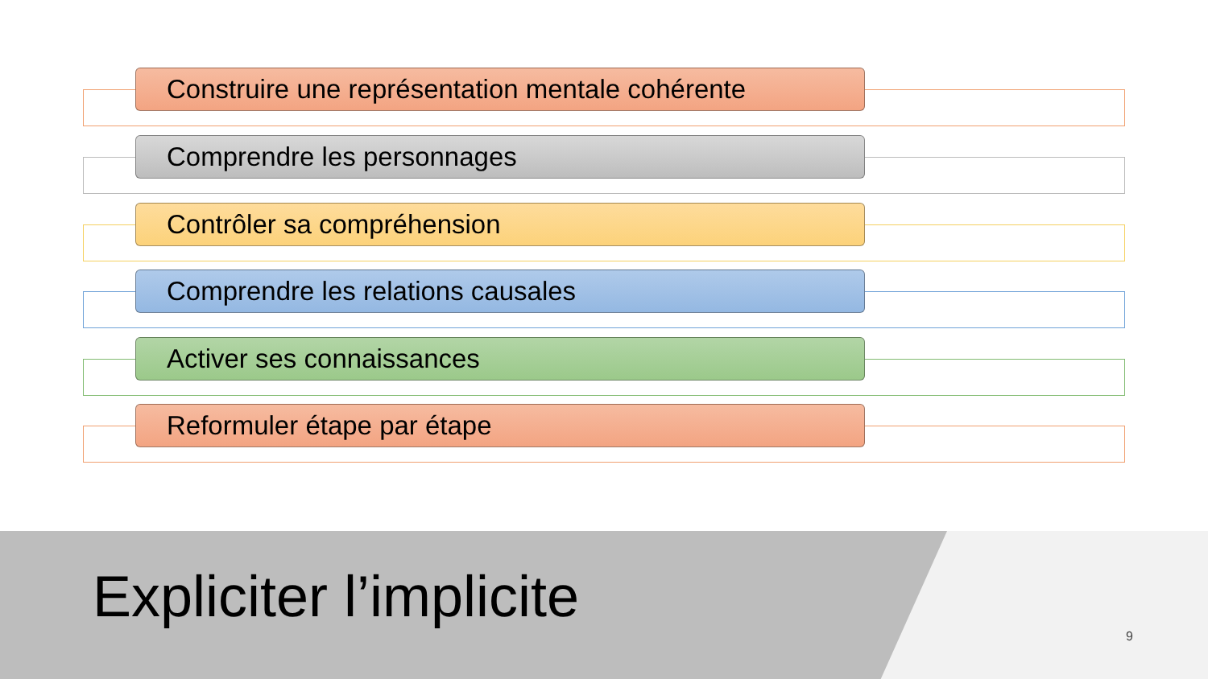Construire une représentation mentale cohérente
Comprendre les personnages
Contrôler sa compréhension
Comprendre les relations causales
Activer ses connaissances
Reformuler étape par étape
Expliciter l’implicite
9